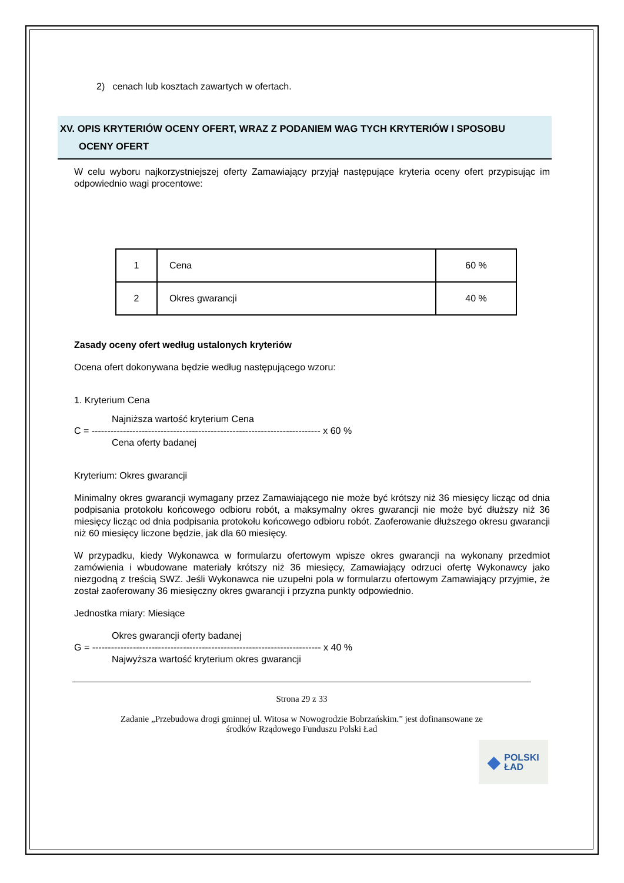2) cenach lub kosztach zawartych w ofertach.
XV. OPIS KRYTERIÓW OCENY OFERT, WRAZ Z PODANIEM WAG TYCH KRYTERIÓW I SPOSOBU
OCENY OFERT
W celu wyboru najkorzystniejszej oferty Zamawiający przyjął następujące kryteria oceny ofert przypisując im odpowiednio wagi procentowe:
| 1 | Cena | 60 % |
| 2 | Okres gwarancji | 40 % |
Zasady oceny ofert według ustalonych kryteriów
Ocena ofert dokonywana będzie według następującego wzoru:
1. Kryterium Cena
Najniższa wartość kryterium Cena
C = ------------------------------------------------------------------------- x 60 %
Cena oferty badanej
Kryterium: Okres gwarancji
Minimalny okres gwarancji wymagany przez Zamawiającego nie może być krótszy niż 36 miesięcy licząc od dnia podpisania protokołu końcowego odbioru robót, a maksymalny okres gwarancji nie może być dłuższy niż 36 miesięcy licząc od dnia podpisania protokołu końcowego odbioru robót. Zaoferowanie dłuższego okresu gwarancji niż 60 miesięcy liczone będzie, jak dla 60 miesięcy.
W przypadku, kiedy Wykonawca w formularzu ofertowym wpisze okres gwarancji na wykonany przedmiot zamówienia i wbudowane materiały krótszy niż 36 miesięcy, Zamawiający odrzuci ofertę Wykonawcy jako niezgodną z treścią SWZ. Jeśli Wykonawca nie uzupełni pola w formularzu ofertowym Zamawiający przyjmie, że został zaoferowany 36 miesięczny okres gwarancji i przyzna punkty odpowiednio.
Jednostka miary: Miesiące
Okres gwarancji oferty badanej
G = ------------------------------------------------------------------------- x 40 %
Najwyższa wartość kryterium okres gwarancji
Strona 29 z 33
Zadanie „Przebudowa drogi gminnej ul. Witosa w Nowogrodzie Bobrzańskim.” jest dofinansowane ze
środków Rządowego Funduszu Polski Ład
◆ POLSKI
ŁAD